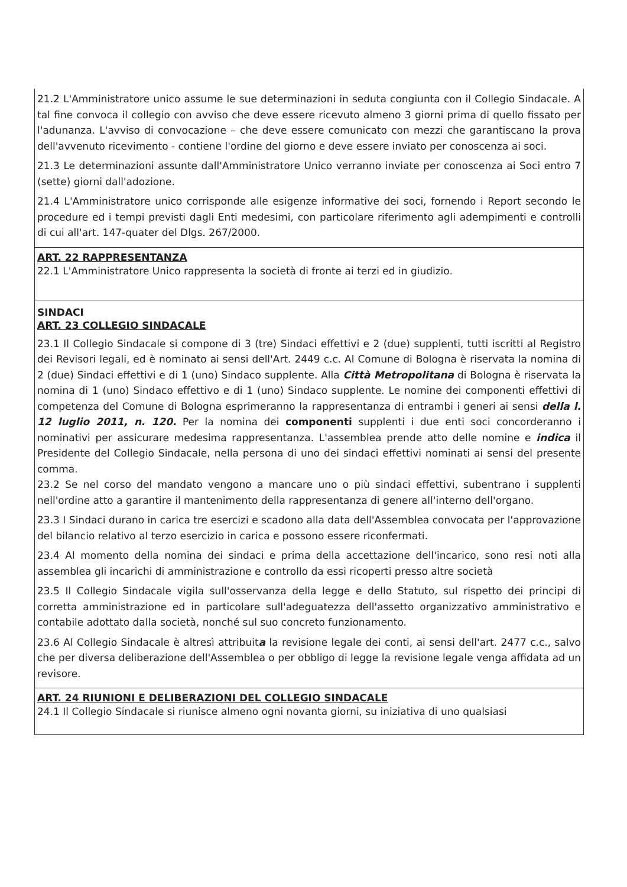21.2 L'Amministratore unico assume le sue determinazioni in seduta congiunta con il Collegio Sindacale. A tal fine convoca il collegio con avviso che deve essere ricevuto almeno 3 giorni prima di quello fissato per l'adunanza. L'avviso di convocazione – che deve essere comunicato con mezzi che garantiscano la prova dell'avvenuto ricevimento - contiene l'ordine del giorno e deve essere inviato per conoscenza ai soci.
21.3 Le determinazioni assunte dall'Amministratore Unico verranno inviate per conoscenza ai Soci entro 7 (sette) giorni dall'adozione.
21.4 L'Amministratore unico corrisponde alle esigenze informative dei soci, fornendo i Report secondo le procedure ed i tempi previsti dagli Enti medesimi, con particolare riferimento agli adempimenti e controlli di cui all'art. 147-quater del Dlgs. 267/2000.
ART. 22 RAPPRESENTANZA
22.1 L'Amministratore Unico rappresenta la società di fronte ai terzi ed in giudizio.
SINDACI
ART. 23 COLLEGIO SINDACALE
23.1 Il Collegio Sindacale si compone di 3 (tre) Sindaci effettivi e 2 (due) supplenti, tutti iscritti al Registro dei Revisori legali, ed è nominato ai sensi dell'Art. 2449 c.c. Al Comune di Bologna è riservata la nomina di 2 (due) Sindaci effettivi e di 1 (uno) Sindaco supplente. Alla Città Metropolitana di Bologna è riservata la nomina di 1 (uno) Sindaco effettivo e di 1 (uno) Sindaco supplente. Le nomine dei componenti effettivi di competenza del Comune di Bologna esprimeranno la rappresentanza di entrambi i generi ai sensi della l. 12 luglio 2011, n. 120. Per la nomina dei componenti supplenti i due enti soci concorderanno i nominativi per assicurare medesima rappresentanza. L'assemblea prende atto delle nomine e indica il Presidente del Collegio Sindacale, nella persona di uno dei sindaci effettivi nominati ai sensi del presente comma.
23.2 Se nel corso del mandato vengono a mancare uno o più sindaci effettivi, subentrano i supplenti nell'ordine atto a garantire il mantenimento della rappresentanza di genere all'interno dell'organo.
23.3 I Sindaci durano in carica tre esercizi e scadono alla data dell'Assemblea convocata per l'approvazione del bilancio relativo al terzo esercizio in carica e possono essere riconfermati.
23.4 Al momento della nomina dei sindaci e prima della accettazione dell'incarico, sono resi noti alla assemblea gli incarichi di amministrazione e controllo da essi ricoperti presso altre società
23.5 Il Collegio Sindacale vigila sull'osservanza della legge e dello Statuto, sul rispetto dei principi di corretta amministrazione ed in particolare sull'adeguatezza dell'assetto organizzativo amministrativo e contabile adottato dalla società, nonché sul suo concreto funzionamento.
23.6 Al Collegio Sindacale è altresì attribuita la revisione legale dei conti, ai sensi dell'art. 2477 c.c., salvo che per diversa deliberazione dell'Assemblea o per obbligo di legge la revisione legale venga affidata ad un revisore.
ART. 24 RIUNIONI E DELIBERAZIONI DEL COLLEGIO SINDACALE
24.1 Il Collegio Sindacale si riunisce almeno ogni novanta giorni, su iniziativa di uno qualsiasi